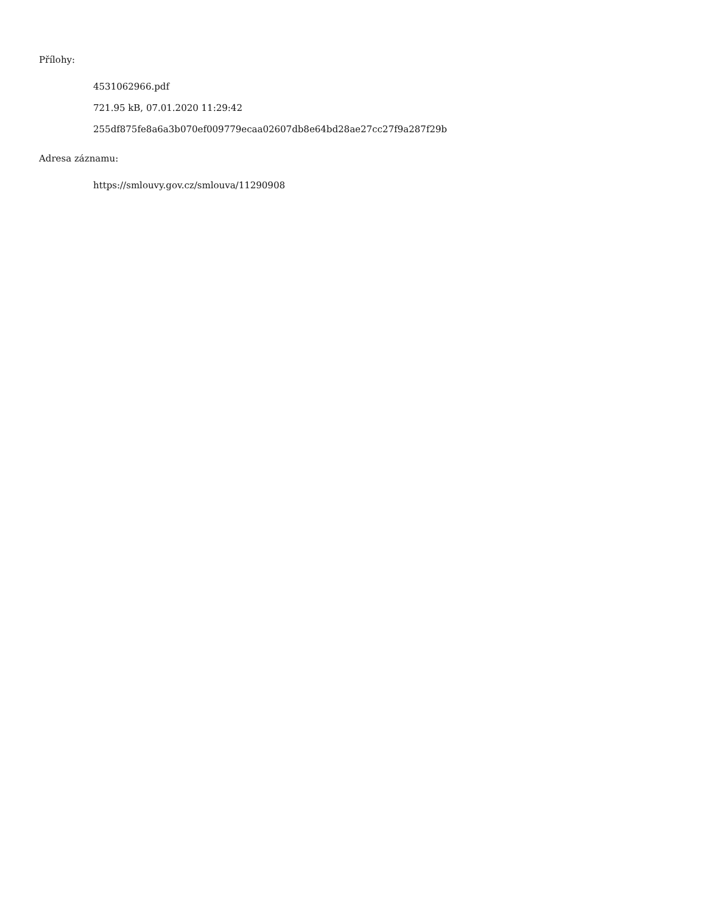Přílohy:
4531062966.pdf
721.95 kB, 07.01.2020 11:29:42
255df875fe8a6a3b070ef009779ecaa02607db8e64bd28ae27cc27f9a287f29b
Adresa záznamu:
https://smlouvy.gov.cz/smlouva/11290908